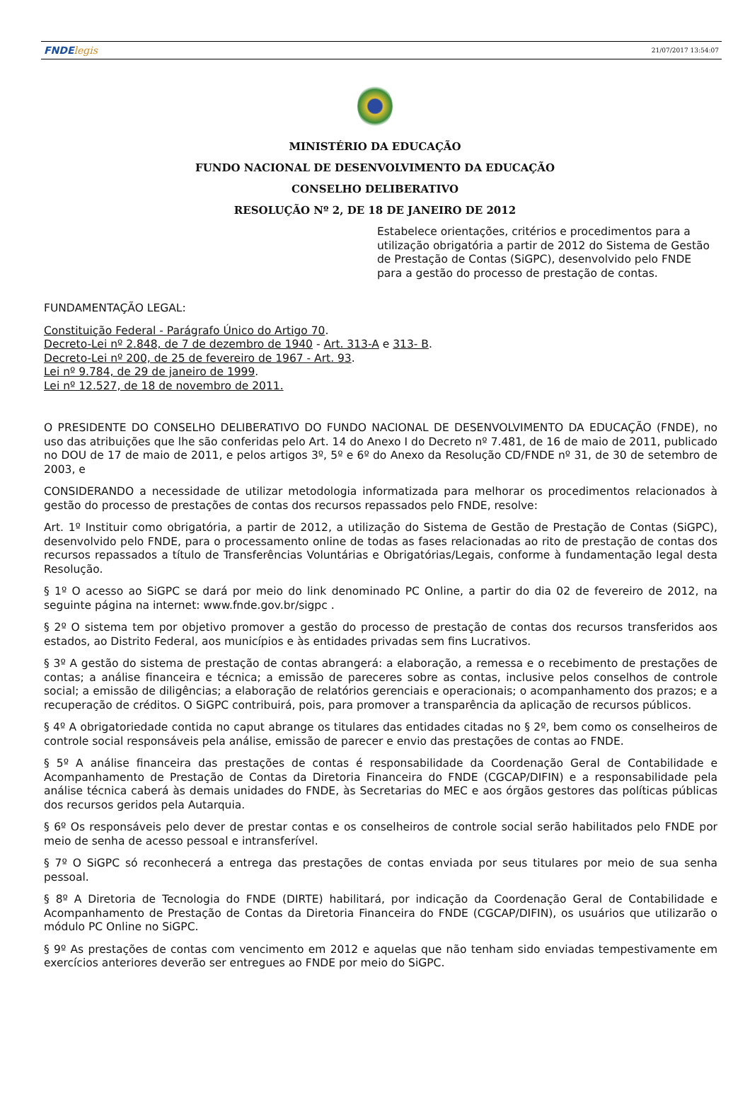FNDElegis
21/07/2017 13:54:07
MINISTÉRIO DA EDUCAÇÃO
FUNDO NACIONAL DE DESENVOLVIMENTO DA EDUCAÇÃO
CONSELHO DELIBERATIVO
RESOLUÇÃO Nº 2, DE 18 DE JANEIRO DE 2012
Estabelece orientações, critérios e procedimentos para a utilização obrigatória a partir de 2012 do Sistema de Gestão de Prestação de Contas (SiGPC), desenvolvido pelo FNDE para a gestão do processo de prestação de contas.
FUNDAMENTAÇÃO LEGAL:
Constituição Federal - Parágrafo Único do Artigo 70.
Decreto-Lei nº 2.848, de 7 de dezembro de 1940 - Art. 313-A e 313- B.
Decreto-Lei nº 200, de 25 de fevereiro de 1967 - Art. 93.
Lei nº 9.784, de 29 de janeiro de 1999.
Lei nº 12.527, de 18 de novembro de 2011.
O PRESIDENTE DO CONSELHO DELIBERATIVO DO FUNDO NACIONAL DE DESENVOLVIMENTO DA EDUCAÇÃO (FNDE), no uso das atribuições que lhe são conferidas pelo Art. 14 do Anexo I do Decreto nº 7.481, de 16 de maio de 2011, publicado no DOU de 17 de maio de 2011, e pelos artigos 3º, 5º e 6º do Anexo da Resolução CD/FNDE nº 31, de 30 de setembro de 2003, e
CONSIDERANDO a necessidade de utilizar metodologia informatizada para melhorar os procedimentos relacionados à gestão do processo de prestações de contas dos recursos repassados pelo FNDE, resolve:
Art. 1º Instituir como obrigatória, a partir de 2012, a utilização do Sistema de Gestão de Prestação de Contas (SiGPC), desenvolvido pelo FNDE, para o processamento online de todas as fases relacionadas ao rito de prestação de contas dos recursos repassados a título de Transferências Voluntárias e Obrigatórias/Legais, conforme à fundamentação legal desta Resolução.
§ 1º O acesso ao SiGPC se dará por meio do link denominado PC Online, a partir do dia 02 de fevereiro de 2012, na seguinte página na internet: www.fnde.gov.br/sigpc .
§ 2º O sistema tem por objetivo promover a gestão do processo de prestação de contas dos recursos transferidos aos estados, ao Distrito Federal, aos municípios e às entidades privadas sem fins Lucrativos.
§ 3º A gestão do sistema de prestação de contas abrangerá: a elaboração, a remessa e o recebimento de prestações de contas; a análise financeira e técnica; a emissão de pareceres sobre as contas, inclusive pelos conselhos de controle social; a emissão de diligências; a elaboração de relatórios gerenciais e operacionais; o acompanhamento dos prazos; e a recuperação de créditos. O SiGPC contribuirá, pois, para promover a transparência da aplicação de recursos públicos.
§ 4º A obrigatoriedade contida no caput abrange os titulares das entidades citadas no § 2º, bem como os conselheiros de controle social responsáveis pela análise, emissão de parecer e envio das prestações de contas ao FNDE.
§ 5º A análise financeira das prestações de contas é responsabilidade da Coordenação Geral de Contabilidade e Acompanhamento de Prestação de Contas da Diretoria Financeira do FNDE (CGCAP/DIFIN) e a responsabilidade pela análise técnica caberá às demais unidades do FNDE, às Secretarias do MEC e aos órgãos gestores das políticas públicas dos recursos geridos pela Autarquia.
§ 6º Os responsáveis pelo dever de prestar contas e os conselheiros de controle social serão habilitados pelo FNDE por meio de senha de acesso pessoal e intransferível.
§ 7º O SiGPC só reconhecerá a entrega das prestações de contas enviada por seus titulares por meio de sua senha pessoal.
§ 8º A Diretoria de Tecnologia do FNDE (DIRTE) habilitará, por indicação da Coordenação Geral de Contabilidade e Acompanhamento de Prestação de Contas da Diretoria Financeira do FNDE (CGCAP/DIFIN), os usuários que utilizarão o módulo PC Online no SiGPC.
§ 9º As prestações de contas com vencimento em 2012 e aquelas que não tenham sido enviadas tempestivamente em exercícios anteriores deverão ser entregues ao FNDE por meio do SiGPC.